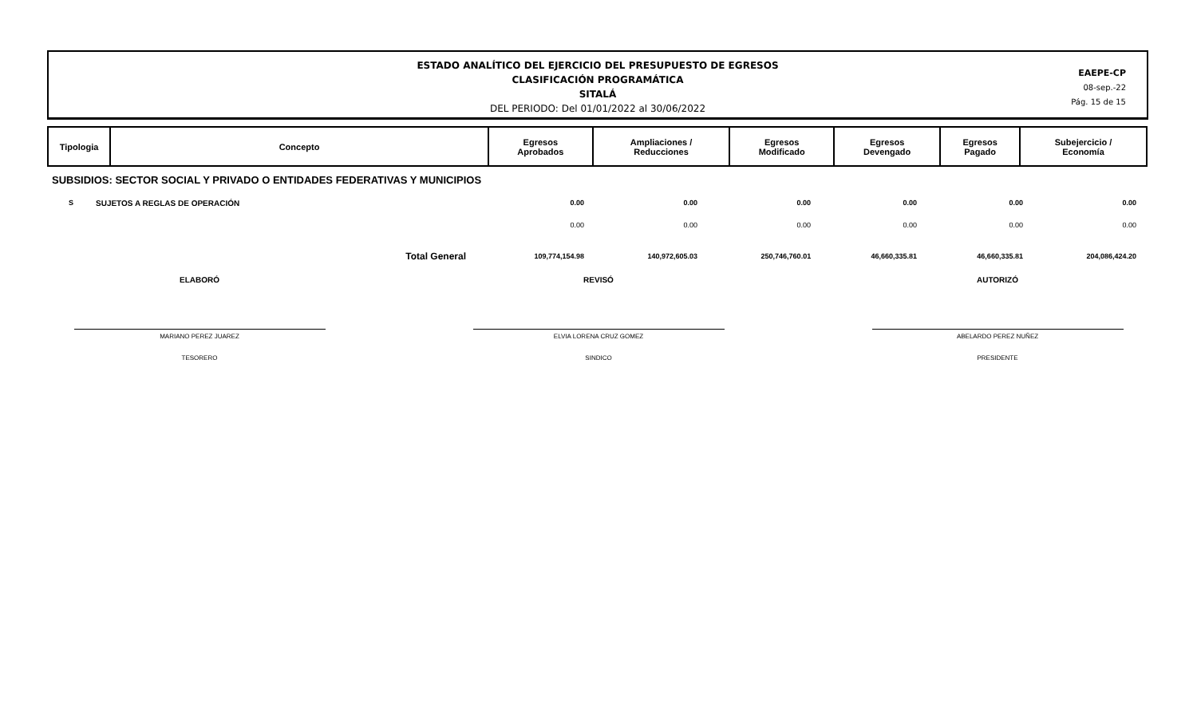ESTADO ANALÍTICO DEL EJERCICIO DEL PRESUPUESTO DE EGRESOS
CLASIFICACIÓN PROGRAMÁTICA
SITALÁ
DEL PERIODO: Del 01/01/2022 al 30/06/2022
EAEPE-CP
08-sep.-22
Pág. 15 de 15
| Tipologia | Concepto | Egresos Aprobados | Ampliaciones / Reducciones | Egresos Modificado | Egresos Devengado | Egresos Pagado | Subejercicio / Economía |
| --- | --- | --- | --- | --- | --- | --- | --- |
SUBSIDIOS: SECTOR SOCIAL Y PRIVADO O ENTIDADES FEDERATIVAS Y MUNICIPIOS
| S | SUJETOS A REGLAS DE OPERACIÓN | 0.00 | 0.00 | 0.00 | 0.00 | 0.00 | 0.00 |
| | | 0.00 | 0.00 | 0.00 | 0.00 | 0.00 | 0.00 |
| | Total General | 109,774,154.98 | 140,972,605.03 | 250,746,760.01 | 46,660,335.81 | 46,660,335.81 | 204,086,424.20 |
ELABORÓ
MARIANO PEREZ JUAREZ
TESORERO
REVISÓ
ELVIA LORENA CRUZ GOMEZ
SINDICO
AUTORIZÓ
ABELARDO PEREZ NUÑEZ
PRESIDENTE